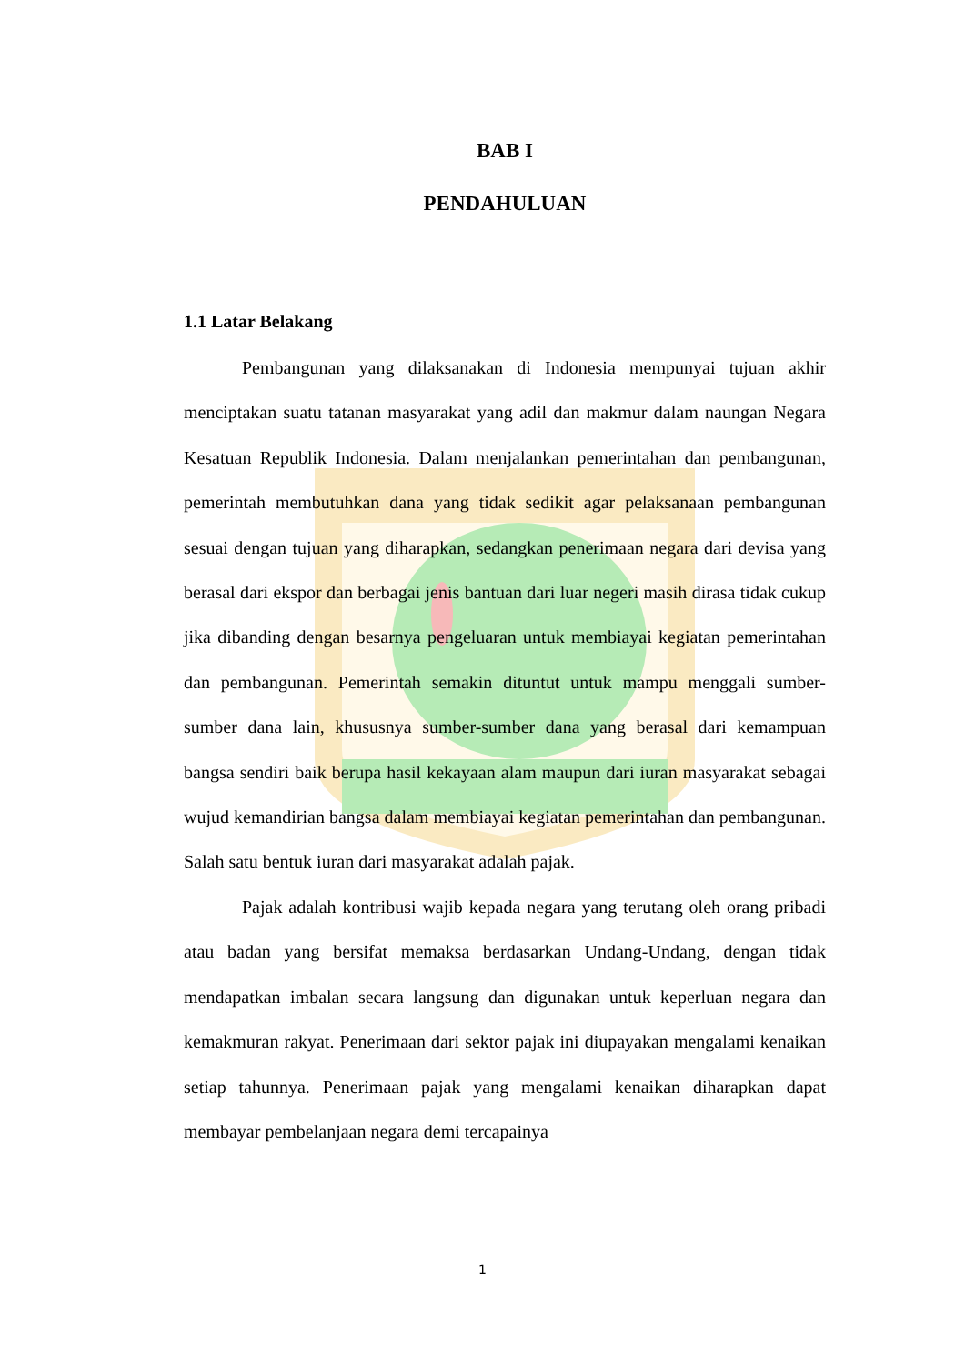BAB I
PENDAHULUAN
1.1 Latar Belakang
Pembangunan yang dilaksanakan di Indonesia mempunyai tujuan akhir menciptakan suatu tatanan masyarakat yang adil dan makmur dalam naungan Negara Kesatuan Republik Indonesia. Dalam menjalankan pemerintahan dan pembangunan, pemerintah membutuhkan dana yang tidak sedikit agar pelaksanaan pembangunan sesuai dengan tujuan yang diharapkan, sedangkan penerimaan negara dari devisa yang berasal dari ekspor dan berbagai jenis bantuan dari luar negeri masih dirasa tidak cukup jika dibanding dengan besarnya pengeluaran untuk membiayai kegiatan pemerintahan dan pembangunan. Pemerintah semakin dituntut untuk mampu menggali sumber-sumber dana lain, khususnya sumber-sumber dana yang berasal dari kemampuan bangsa sendiri baik berupa hasil kekayaan alam maupun dari iuran masyarakat sebagai wujud kemandirian bangsa dalam membiayai kegiatan pemerintahan dan pembangunan. Salah satu bentuk iuran dari masyarakat adalah pajak.
Pajak adalah kontribusi wajib kepada negara yang terutang oleh orang pribadi atau badan yang bersifat memaksa berdasarkan Undang-Undang, dengan tidak mendapatkan imbalan secara langsung dan digunakan untuk keperluan negara dan kemakmuran rakyat. Penerimaan dari sektor pajak ini diupayakan mengalami kenaikan setiap tahunnya. Penerimaan pajak yang mengalami kenaikan diharapkan dapat membayar pembelanjaan negara demi tercapainya
1